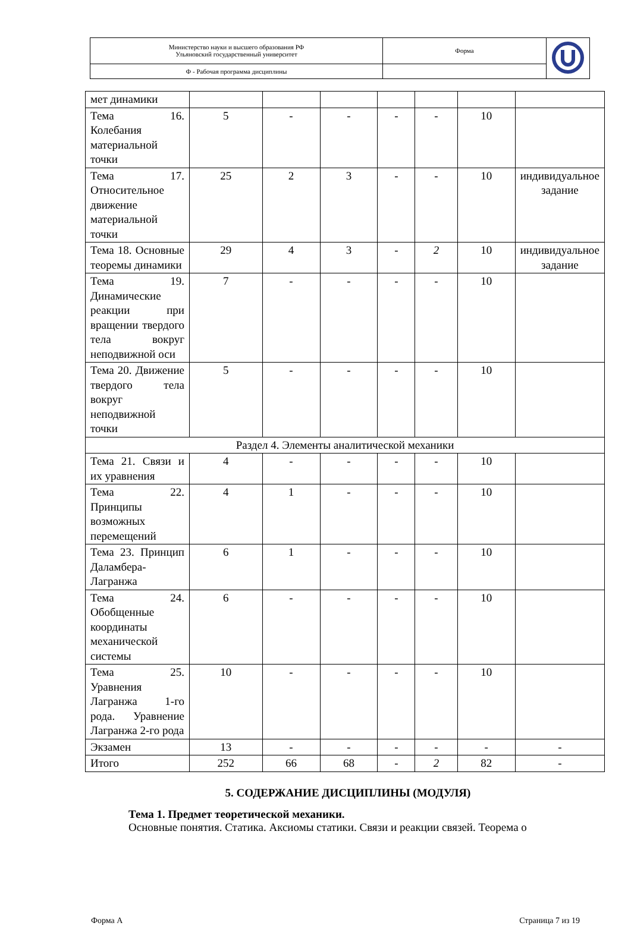| Министерство науки и высшего образования РФ Ульяновский государственный университет | Форма | |
| Ф - Рабочая программа дисциплины | | |
| мет динамики | | | | | | | |
| Тема 16. Колебания материальной точки | 5 | - | - | - | - | 10 | |
| Тема 17. Относительное движение материальной точки | 25 | 2 | 3 | - | - | 10 | индивидуальное задание |
| Тема 18. Основные теоремы динамики | 29 | 4 | 3 | - | 2 | 10 | индивидуальное задание |
| Тема 19. Динамические реакции при вращении твердого тела вокруг неподвижной оси | 7 | - | - | - | - | 10 | |
| Тема 20. Движение твердого тела вокруг неподвижной точки | 5 | - | - | - | - | 10 | |
| Раздел 4. Элементы аналитической механики | | | | | | | |
| Тема 21. Связи и их уравнения | 4 | - | - | - | - | 10 | |
| Тема 22. Принципы возможных перемещений | 4 | 1 | - | - | - | 10 | |
| Тема 23. Принцип Даламбера-Лагранжа | 6 | 1 | - | - | - | 10 | |
| Тема 24. Обобщенные координаты механической системы | 6 | - | - | - | - | 10 | |
| Тема 25. Уравнения Лагранжа 1-го рода. Уравнение Лагранжа 2-го рода | 10 | - | - | - | - | 10 | |
| Экзамен | 13 | - | - | - | - | - | - |
| Итого | 252 | 66 | 68 | - | 2 | 82 | - |
5. СОДЕРЖАНИЕ ДИСЦИПЛИНЫ (МОДУЛЯ)
Тема 1. Предмет теоретической механики.
Основные понятия. Статика. Аксиомы статики. Связи и реакции связей. Теорема о
Форма А Страница 7 из 19